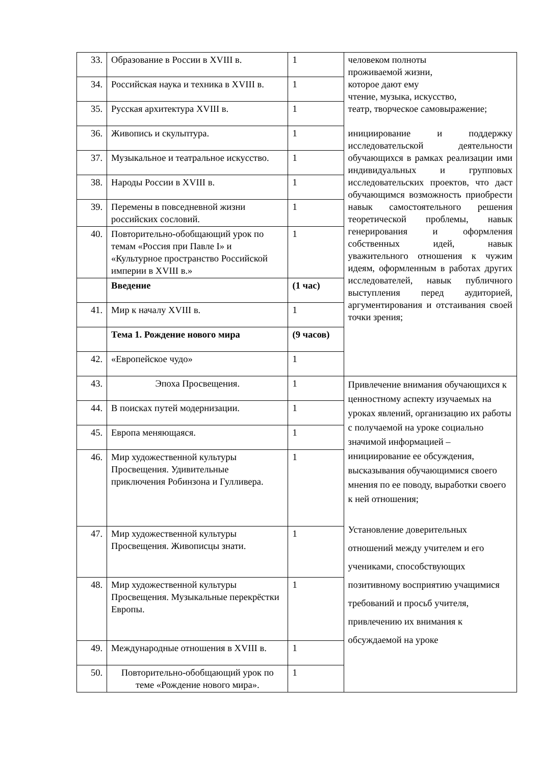| 33. | Образование в России в XVIII в. | 1 | человеком полноты проживаемой жизни, которое дают ему чтение, музыка, искусство, театр, творческое самовыражение; инициирование и поддержку исследовательской деятельности обучающихся в рамках реализации ими индивидуальных и групповых исследовательских проектов, что даст обучающимся возможность приобрести навык самостоятельного решения теоретической проблемы, навык генерирования и оформления собственных идей, навык уважительного отношения к чужим идеям, оформленным в работах других исследователей, навык публичного выступления перед аудиторией, аргументирования и отстаивания своей точки зрения; |
| 34. | Российская наука и техника в XVIII в. | 1 | |
| 35. | Русская архитектура XVIII в. | 1 | |
| 36. | Живопись и скульптура. | 1 | |
| 37. | Музыкальное и театральное искусство. | 1 | |
| 38. | Народы России в XVIII в. | 1 | |
| 39. | Перемены в повседневной жизни российских сословий. | 1 | |
| 40. | Повторительно-обобщающий урок по темам «Россия при Павле I» и «Культурное пространство Российской империи в XVIII в.» | 1 | |
| | Введение | (1 час) | |
| 41. | Мир к началу XVIII в. | 1 | |
| | Тема 1. Рождение нового мира | (9 часов) | |
| 42. | «Европейское чудо» | 1 | |
| 43. | Эпоха Просвещения. | 1 | Привлечение внимания обучающихся к ценностному аспекту изучаемых на уроках явлений, организацию их работы с получаемой на уроке социально значимой информацией – инициирование ее обсуждения, высказывания обучающимися своего мнения по ее поводу, выработки своего к ней отношения; Установление доверительных отношений между учителем и его учениками, способствующих позитивному восприятию учащимися требований и просьб учителя, привлечению их внимания к обсуждаемой на уроке |
| 44. | В поисках путей модернизации. | 1 | |
| 45. | Европа меняющаяся. | 1 | |
| 46. | Мир художественной культуры Просвещения. Удивительные приключения Робинзона и Гулливера. | 1 | |
| 47. | Мир художественной культуры Просвещения. Живописцы знати. | 1 | |
| 48. | Мир художественной культуры Просвещения. Музыкальные перекрёстки Европы. | 1 | |
| 49. | Международные отношения в XVIII в. | 1 | |
| 50. | Повторительно-обобщающий урок по теме «Рождение нового мира». | 1 | |